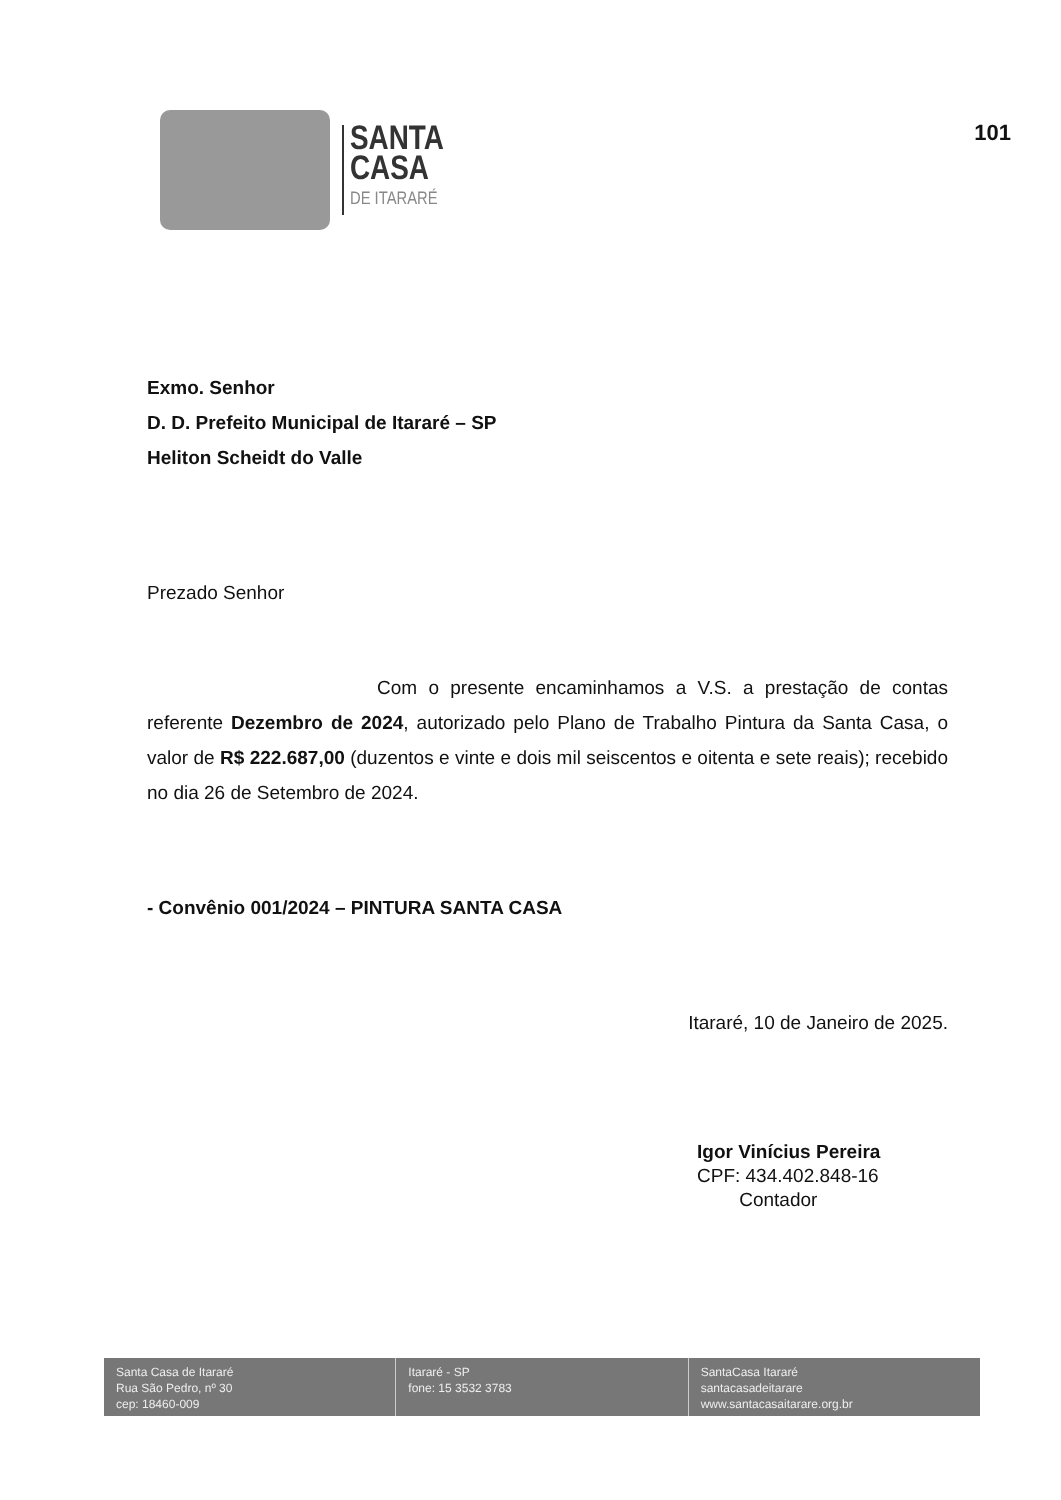SANTA
CASA
DE ITARARÉ
101
Exmo. Senhor
D. D. Prefeito Municipal de Itararé – SP
Heliton Scheidt do Valle
Prezado Senhor
Com o presente encaminhamos a V.S. a prestação de contas referente Dezembro de 2024, autorizado pelo Plano de Trabalho Pintura da Santa Casa, o valor de R$ 222.687,00 (duzentos e vinte e dois mil seiscentos e oitenta e sete reais); recebido no dia 26 de Setembro de 2024.
- Convênio 001/2024 – PINTURA SANTA CASA
Itararé, 10 de Janeiro de 2025.
Igor Vinícius Pereira
CPF: 434.402.848-16
Contador
Santa Casa de Itararé
Rua São Pedro, nº 30
cep: 18460-009
Itararé - SP
fone: 15 3532 3783
SantaCasa Itararé
santacasadeitarare
www.santacasaitarare.org.br